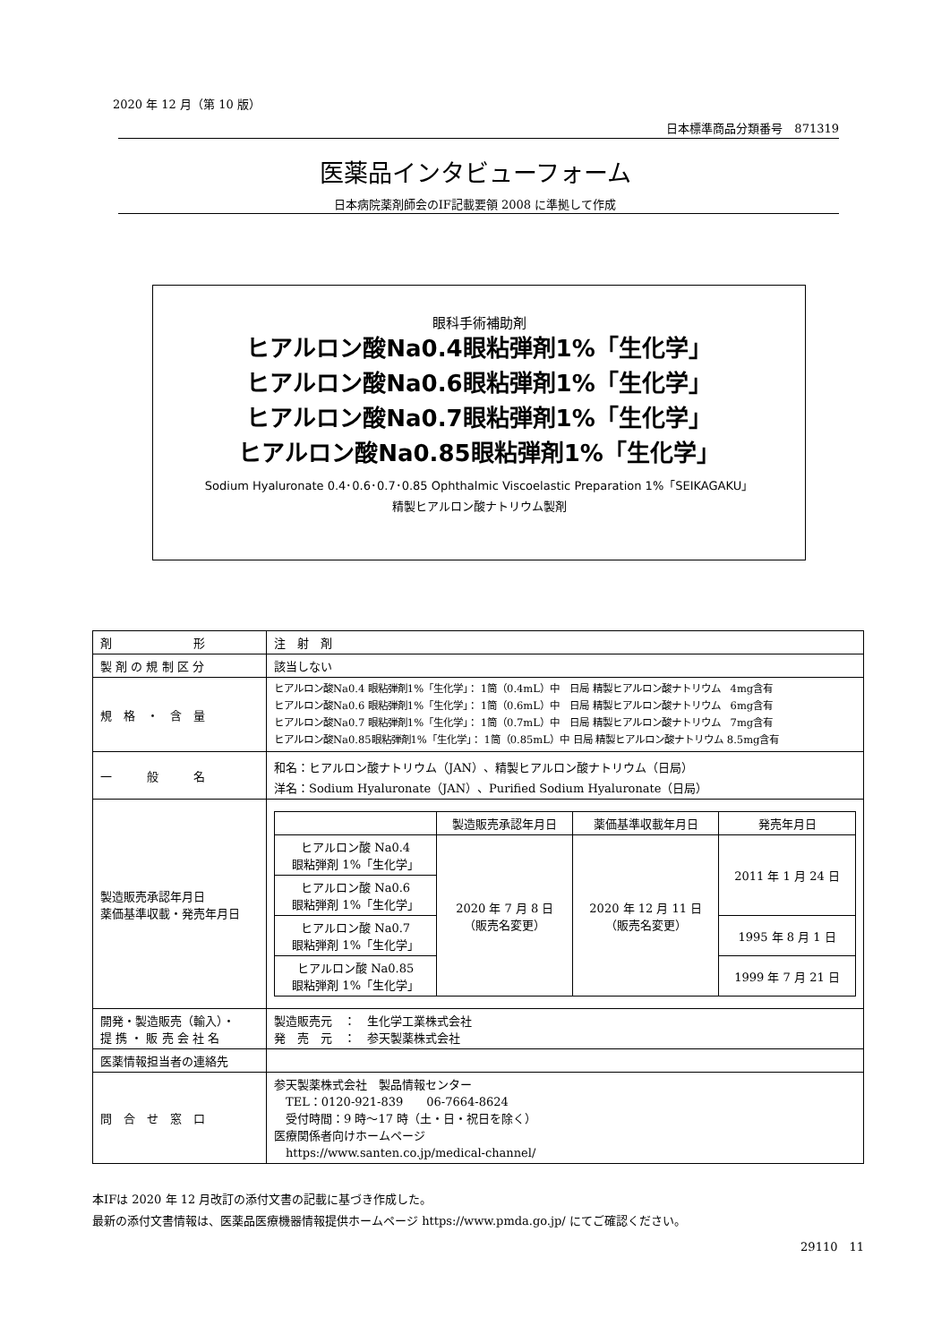2020 年 12 月（第 10 版）
日本標準商品分類番号　871319
医薬品インタビューフォーム
日本病院薬剤師会のIF記載要領 2008 に準拠して作成
眼科手術補助剤
ヒアルロン酸Na0.4眼粘弾剤1%「生化学」
ヒアルロン酸Na0.6眼粘弾剤1%「生化学」
ヒアルロン酸Na0.7眼粘弾剤1%「生化学」
ヒアルロン酸Na0.85眼粘弾剤1%「生化学」
Sodium Hyaluronate 0.4･0.6･0.7･0.85 Ophthalmic Viscoelastic Preparation 1%「SEIKAGAKU」
精製ヒアルロン酸ナトリウム製剤
| 剤 形 | 注 射 剤 |
| 製 剤 の 規 制 区 分 | 該当しない |
| 規 格 ・ 含 量 | ヒアルロン酸Na0.4 眼粘弾剤1%「生化学」： 1筒（0.4mL）中 日局 精製ヒアルロン酸ナトリウム 4mg含有 ヒアルロン酸Na0.6 眼粘弾剤1%「生化学」： 1筒（0.6mL）中 日局 精製ヒアルロン酸ナトリウム 6mg含有 ヒアルロン酸Na0.7 眼粘弾剤1%「生化学」： 1筒（0.7mL）中 日局 精製ヒアルロン酸ナトリウム 7mg含有 ヒアルロン酸Na0.85眼粘弾剤1%「生化学」： 1筒（0.85mL）中 日局 精製ヒアルロン酸ナトリウム 8.5mg含有 |
| 一 般 名 | 和名：ヒアルロン酸ナトリウム（JAN）、精製ヒアルロン酸ナトリウム（日局） 洋名：Sodium Hyaluronate（JAN）、Purified Sodium Hyaluronate（日局） |
| 製造販売承認年月日 薬価基準収載・発売年月日 | / / 製造販売承認年月日 / 薬価基準収載年月日 / 発売年月日 / / --- / --- / --- / --- / / ヒアルロン酸 Na0.4 眼粘弾剤 1%「生化学」 / 2020 年 7 月 8 日 （販売名変更） / 2020 年 12 月 11 日 （販売名変更） / 2011 年 1 月 24 日 / / ヒアルロン酸 Na0.6 眼粘弾剤 1%「生化学」 / / / / / ヒアルロン酸 Na0.7 眼粘弾剤 1%「生化学」 / / / 1995 年 8 月 1 日 / / ヒアルロン酸 Na0.85 眼粘弾剤 1%「生化学」 / / / 1999 年 7 月 21 日 / |
| 開発・製造販売（輸入）・ 提 携 ・ 販 売 会 社 名 | 製造販売元 ： 生化学工業株式会社 発 売 元 ： 参天製薬株式会社 |
| 医薬情報担当者の連絡先 | |
| 問 合 せ 窓 口 | 参天製薬株式会社 製品情報センター TEL：0120-921-839 06-7664-8624 受付時間：9 時～17 時（土・日・祝日を除く） 医療関係者向けホームページ https://www.santen.co.jp/medical-channel/ |
本IFは 2020 年 12 月改訂の添付文書の記載に基づき作成した。
最新の添付文書情報は、医薬品医療機器情報提供ホームページ https://www.pmda.go.jp/ にてご確認ください。
29110　11